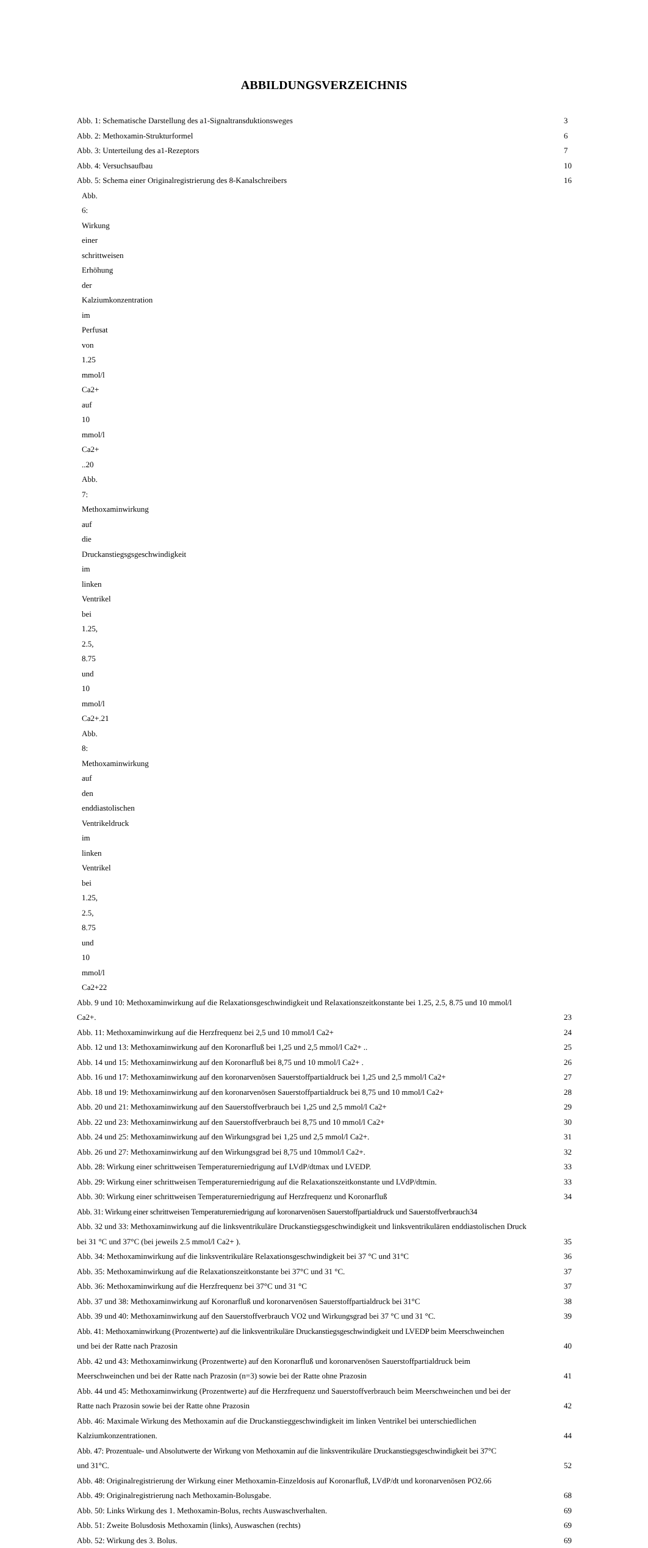ABBILDUNGSVERZEICHNIS
Abb. 1: Schematische Darstellung des a1-Signaltransduktionsweges 3
Abb. 2: Methoxamin-Strukturformel 6
Abb. 3: Unterteilung des a1-Rezeptors 7
Abb. 4: Versuchsaufbau 10
Abb. 5: Schema einer Originalregistrierung des 8-Kanalschreibers 16
Abb. 6: Wirkung einer schrittweisen Erhöhung der Kalziumkonzentration im Perfusat von 1.25 mmol/l Ca2+ auf 10 mmol/l Ca2+ ..20
Abb. 7: Methoxaminwirkung auf die Druckanstiegsgsgeschwindigkeit im linken Ventrikel bei 1.25, 2.5, 8.75 und 10 mmol/l Ca2+.21
Abb. 8: Methoxaminwirkung auf den enddiastolischen Ventrikeldruck im linken Ventrikel bei 1.25, 2.5, 8.75 und 10 mmol/l Ca2+22
Abb. 9 und 10: Methoxaminwirkung auf die Relaxationsgeschwindigkeit und Relaxationszeitkonstante bei 1.25, 2.5, 8.75 und 10 mmol/l
Ca2+. 23
Abb. 11: Methoxaminwirkung auf die Herzfrequenz bei 2,5 und 10 mmol/l Ca2+ 24
Abb. 12 und 13: Methoxaminwirkung auf den Koronarfluß bei 1,25 und 2,5 mmol/l Ca2+ .. 25
Abb. 14 und 15: Methoxaminwirkung auf den Koronarfluß bei 8,75 und 10 mmol/l Ca2+ . 26
Abb. 16 und 17: Methoxaminwirkung auf den koronarvenösen Sauerstoffpartialdruck bei 1,25 und 2,5 mmol/l Ca2+ 27
Abb. 18 und 19: Methoxaminwirkung auf den koronarvenösen Sauerstoffpartialdruck bei 8,75 und 10 mmol/l Ca2+ 28
Abb. 20 und 21: Methoxaminwirkung auf den Sauerstoffverbrauch bei 1,25 und 2,5 mmol/l Ca2+ 29
Abb. 22 und 23: Methoxaminwirkung auf den Sauerstoffverbrauch bei 8,75 und 10 mmol/l Ca2+ 30
Abb. 24 und 25: Methoxaminwirkung auf den Wirkungsgrad bei 1,25 und 2,5 mmol/l Ca2+. 31
Abb. 26 und 27: Methoxaminwirkung auf den Wirkungsgrad bei 8,75 und 10mmol/l Ca2+. 32
Abb. 28: Wirkung einer schrittweisen Temperaturerniedrigung auf LVdP/dtmax und LVEDP. 33
Abb. 29: Wirkung einer schrittweisen Temperaturerniedrigung auf die Relaxationszeitkonstante und LVdP/dtmin. 33
Abb. 30: Wirkung einer schrittweisen Temperaturerniedrigung auf Herzfrequenz und Koronarfluß 34
Abb. 31: Wirkung einer schrittweisen Temperaturerniedrigung auf koronarvenösen Sauerstoffpartialdruck und Sauerstoffverbrauch34
Abb. 32 und 33: Methoxaminwirkung auf die linksventrikuläre Druckanstiegsgeschwindigkeit und linksventrikulären enddiastolischen Druck
bei 31 °C und 37°C (bei jeweils 2.5 mmol/l Ca2+ ). 35
Abb. 34: Methoxaminwirkung auf die linksventrikuläre Relaxationsgeschwindigkeit bei 37 °C und 31°C 36
Abb. 35: Methoxaminwirkung auf die Relaxationszeitkonstante bei 37°C und 31 °C. 37
Abb. 36: Methoxaminwirkung auf die Herzfrequenz bei 37°C und 31 °C 37
Abb. 37 und 38: Methoxaminwirkung auf Koronarfluß und koronarvenösen Sauerstoffpartialdruck bei 31°C 38
Abb. 39 und 40: Methoxaminwirkung auf den Sauerstoffverbrauch VO2 und Wirkungsgrad bei 37 °C und 31 °C. 39
Abb. 41: Methoxaminwirkung (Prozentwerte) auf die linksventrikuläre Druckanstiegsgeschwindigkeit und LVEDP beim Meerschweinchen
und bei der Ratte nach Prazosin 40
Abb. 42 und 43: Methoxaminwirkung (Prozentwerte) auf den Koronarfluß und koronarvenösen Sauerstoffpartialdruck beim
Meerschweinchen und bei der Ratte nach Prazosin (n=3) sowie bei der Ratte ohne Prazosin 41
Abb. 44 und 45: Methoxaminwirkung (Prozentwerte) auf die Herzfrequenz und Sauerstoffverbrauch beim Meerschweinchen und bei der
Ratte nach Prazosin sowie bei der Ratte ohne Prazosin 42
Abb. 46: Maximale Wirkung des Methoxamin auf die Druckanstieggeschwindigkeit im linken Ventrikel bei unterschiedlichen
Kalziumkonzentrationen. 44
Abb. 47: Prozentuale- und Absolutwerte der Wirkung von Methoxamin auf die linksventrikuläre Druckanstiegsgeschwindigkeit bei 37°C
und 31°C. 52
Abb. 48: Originalregistrierung der Wirkung einer Methoxamin-Einzeldosis auf Koronarfluß, LVdP/dt und koronarvenösen PO2.66
Abb. 49: Originalregistrierung nach Methoxamin-Bolusgabe. 68
Abb. 50: Links Wirkung des 1. Methoxamin-Bolus, rechts Auswaschverhalten. 69
Abb. 51: Zweite Bolusdosis Methoxamin (links), Auswaschen (rechts) 69
Abb. 52: Wirkung des 3. Bolus. 69